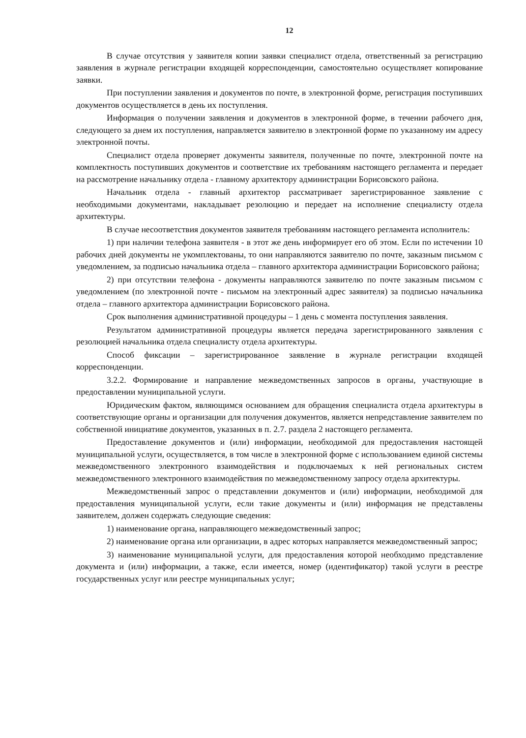12
В случае отсутствия у заявителя копии заявки специалист отдела, ответственный за регистрацию заявления в журнале регистрации входящей корреспонденции, самостоятельно осуществляет копирование заявки.
При поступлении заявления и документов по почте, в электронной форме, регистрация поступивших документов осуществляется в день их поступления.
Информация о получении заявления и документов в электронной форме, в течении рабочего дня, следующего за днем их поступления, направляется заявителю в электронной форме по указанному им адресу электронной почты.
Специалист отдела проверяет документы заявителя, полученные по почте, электронной почте на комплектность поступивших документов и соответствие их требованиям настоящего регламента и передает на рассмотрение начальнику отдела - главному архитектору администрации Борисовского района.
Начальник отдела - главный архитектор рассматривает зарегистрированное заявление с необходимыми документами, накладывает резолюцию и передает на исполнение специалисту отдела архитектуры.
В случае несоответствия документов заявителя требованиям настоящего регламента исполнитель:
1) при наличии телефона заявителя - в этот же день информирует его об этом. Если по истечении 10 рабочих дней документы не укомплектованы, то они направляются заявителю по почте, заказным письмом с уведомлением, за подписью начальника отдела – главного архитектора администрации Борисовского района;
2) при отсутствии телефона - документы направляются заявителю по почте заказным письмом с уведомлением (по электронной почте - письмом на электронный адрес заявителя) за подписью начальника отдела – главного архитектора администрации Борисовского района.
Срок выполнения административной процедуры – 1 день с момента поступления заявления.
Результатом административной процедуры является передача зарегистрированного заявления с резолюцией начальника отдела специалисту отдела архитектуры.
Способ фиксации – зарегистрированное заявление в журнале регистрации входящей корреспонденции.
3.2.2. Формирование и направление межведомственных запросов в органы, участвующие в предоставлении муниципальной услуги.
Юридическим фактом, являющимся основанием для обращения специалиста отдела архитектуры в соответствующие органы и организации для получения документов, является непредставление заявителем по собственной инициативе документов, указанных в п. 2.7. раздела 2 настоящего регламента.
Предоставление документов и (или) информации, необходимой для предоставления настоящей муниципальной услуги, осуществляется, в том числе в электронной форме с использованием единой системы межведомственного электронного взаимодействия и подключаемых к ней региональных систем межведомственного электронного взаимодействия по межведомственному запросу отдела архитектуры.
Межведомственный запрос о представлении документов и (или) информации, необходимой для предоставления муниципальной услуги, если такие документы и (или) информация не представлены заявителем, должен содержать следующие сведения:
1) наименование органа, направляющего межведомственный запрос;
2) наименование органа или организации, в адрес которых направляется межведомственный запрос;
3) наименование муниципальной услуги, для предоставления которой необходимо представление документа и (или) информации, а также, если имеется, номер (идентификатор) такой услуги в реестре государственных услуг или реестре муниципальных услуг;